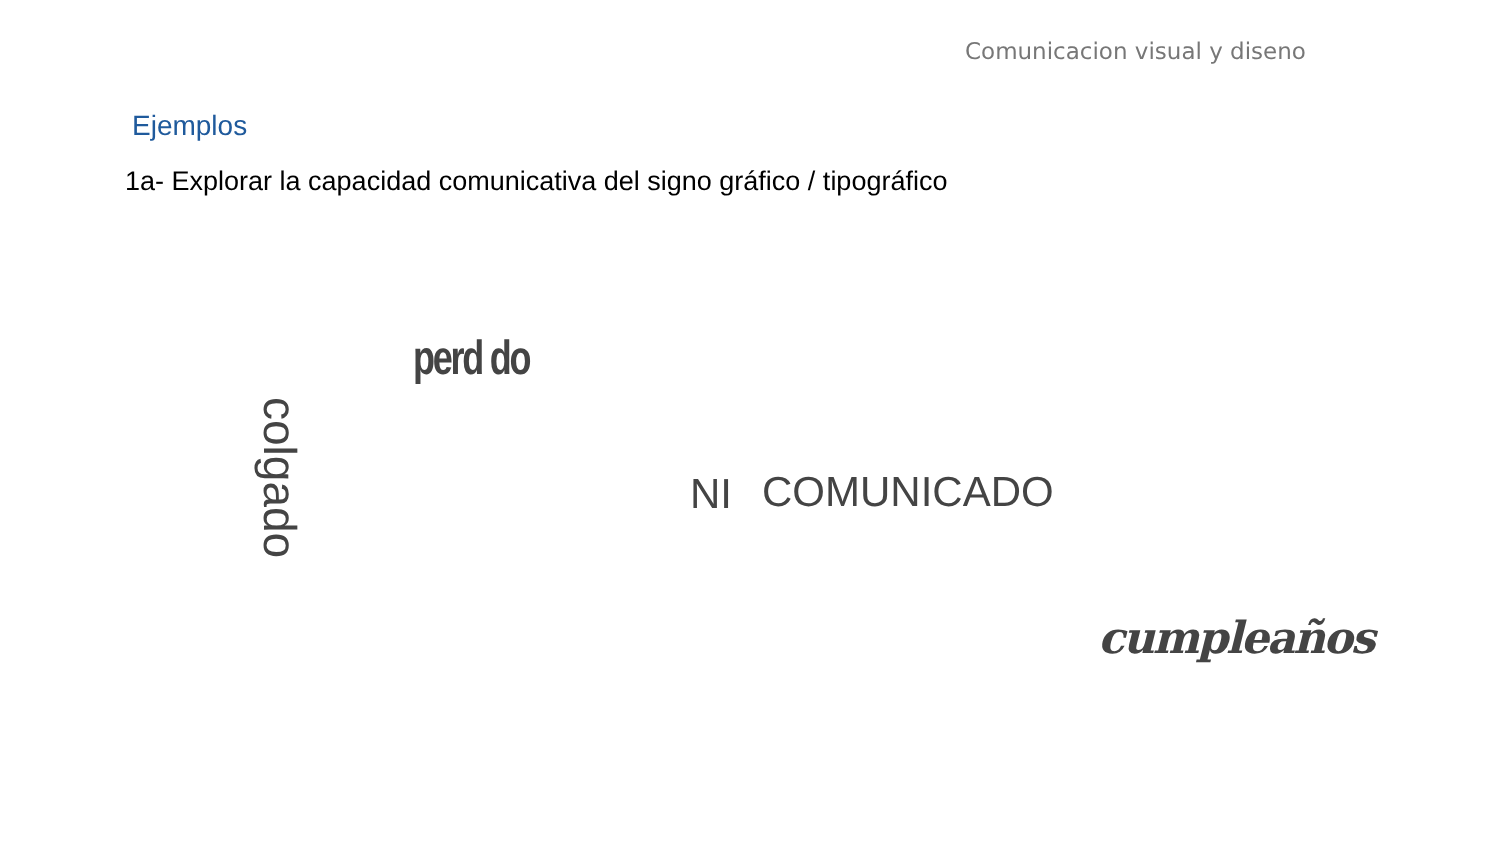Comunicacion visual y diseno
Ejemplos
1a- Explorar la capacidad comunicativa del signo gráfico / tipográfico
perd do
colgado NI COMUNICADO
cumpleaños